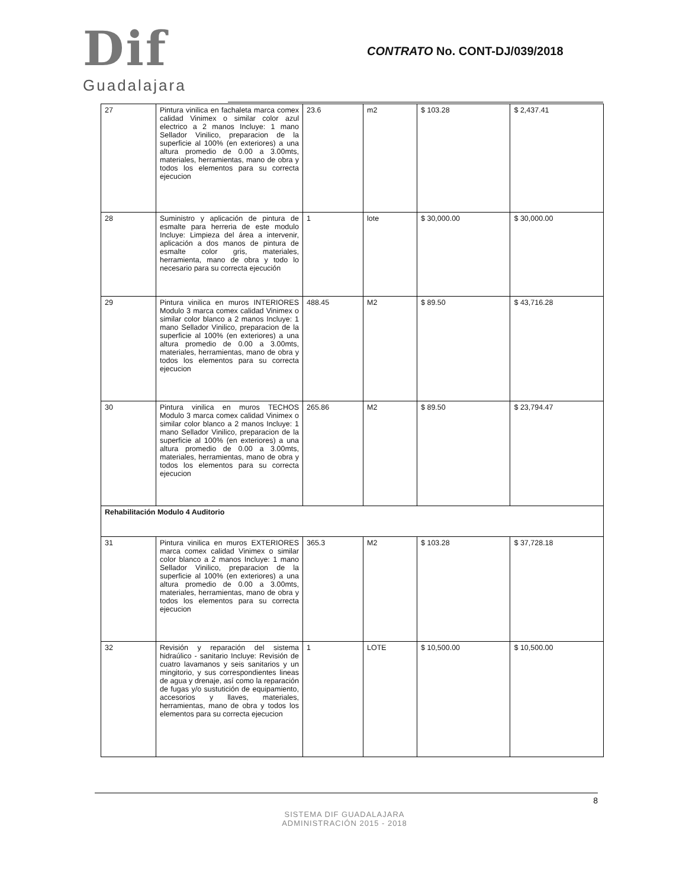Dif
Guadalajara
CONTRATO No. CONT-DJ/039/2018
| 27 | Pintura vinilica en fachaleta marca comex calidad Vinimex o similar color azul electrico a 2 manos Incluye: 1 mano Sellador Vinilico, preparacion de la superficie al 100% (en exteriores) a una altura promedio de 0.00 a 3.00mts, materiales, herramientas, mano de obra y todos los elementos para su correcta ejecucion | 23.6 | m2 | $ 103.28 | $ 2,437.41 |
| 28 | Suministro y aplicación de pintura de esmalte para herreria de este modulo Incluye: Limpieza del área a intervenir, aplicación a dos manos de pintura de esmalte color gris, materiales, herramienta, mano de obra y todo lo necesario para su correcta ejecución | 1 | lote | $ 30,000.00 | $ 30,000.00 |
| 29 | Pintura vinilica en muros INTERIORES Modulo 3 marca comex calidad Vinimex o similar color blanco a 2 manos Incluye: 1 mano Sellador Vinilico, preparacion de la superficie al 100% (en exteriores) a una altura promedio de 0.00 a 3.00mts, materiales, herramientas, mano de obra y todos los elementos para su correcta ejecucion | 488.45 | M2 | $ 89.50 | $ 43,716.28 |
| 30 | Pintura vinilica en muros TECHOS Modulo 3 marca comex calidad Vinimex o similar color blanco a 2 manos Incluye: 1 mano Sellador Vinilico, preparacion de la superficie al 100% (en exteriores) a una altura promedio de 0.00 a 3.00mts, materiales, herramientas, mano de obra y todos los elementos para su correcta ejecucion | 265.86 | M2 | $ 89.50 | $ 23,794.47 |
| Rehabilitación Modulo 4 Auditorio | | | | | |
| 31 | Pintura vinilica en muros EXTERIORES marca comex calidad Vinimex o similar color blanco a 2 manos Incluye: 1 mano Sellador Vinilico, preparacion de la superficie al 100% (en exteriores) a una altura promedio de 0.00 a 3.00mts, materiales, herramientas, mano de obra y todos los elementos para su correcta ejecucion | 365.3 | M2 | $ 103.28 | $ 37,728.18 |
| 32 | Revisión y reparación del sistema hidraúlico - sanitario Incluye: Revisión de cuatro lavamanos y seis sanitarios y un mingitorio, y sus correspondientes lineas de agua y drenaje, así como la reparación de fugas y/o sustutición de equipamiento, accesorios y llaves, materiales, herramientas, mano de obra y todos los elementos para su correcta ejecucion | 1 | LOTE | $ 10,500.00 | $ 10,500.00 |
8
SISTEMA DIF GUADALAJARA
ADMINISTRACIÓN 2015 - 2018